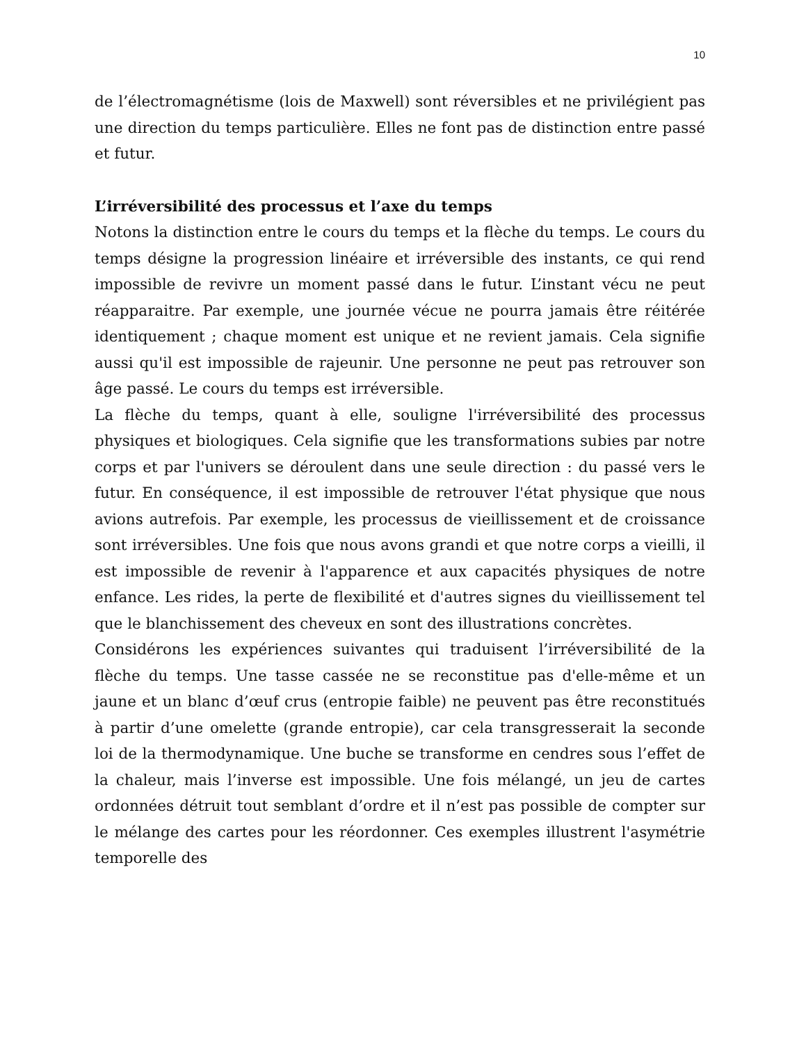10
de l’électromagnétisme (lois de Maxwell) sont réversibles et ne privilégient pas une direction du temps particulière. Elles ne font pas de distinction entre passé et futur.
L’irréversibilité des processus et l’axe du temps
Notons la distinction entre le cours du temps et la flèche du temps. Le cours du temps désigne la progression linéaire et irréversible des instants, ce qui rend impossible de revivre un moment passé dans le futur. L’instant vécu ne peut réapparaitre. Par exemple, une journée vécue ne pourra jamais être réitérée identiquement ; chaque moment est unique et ne revient jamais. Cela signifie aussi qu'il est impossible de rajeunir. Une personne ne peut pas retrouver son âge passé. Le cours du temps est irréversible.
La flèche du temps, quant à elle, souligne l'irréversibilité des processus physiques et biologiques. Cela signifie que les transformations subies par notre corps et par l'univers se déroulent dans une seule direction : du passé vers le futur. En conséquence, il est impossible de retrouver l'état physique que nous avions autrefois. Par exemple, les processus de vieillissement et de croissance sont irréversibles. Une fois que nous avons grandi et que notre corps a vieilli, il est impossible de revenir à l'apparence et aux capacités physiques de notre enfance. Les rides, la perte de flexibilité et d'autres signes du vieillissement tel que le blanchissement des cheveux en sont des illustrations concrètes.
Considérons les expériences suivantes qui traduisent l’irréversibilité de la flèche du temps. Une tasse cassée ne se reconstitue pas d'elle-même et un jaune et un blanc d’œuf crus (entropie faible) ne peuvent pas être reconstitués à partir d’une omelette (grande entropie), car cela transgresserait la seconde loi de la thermodynamique. Une buche se transforme en cendres sous l’effet de la chaleur, mais l’inverse est impossible. Une fois mélangé, un jeu de cartes ordonnées détruit tout semblant d’ordre et il n’est pas possible de compter sur le mélange des cartes pour les réordonner. Ces exemples illustrent l'asymétrie temporelle des